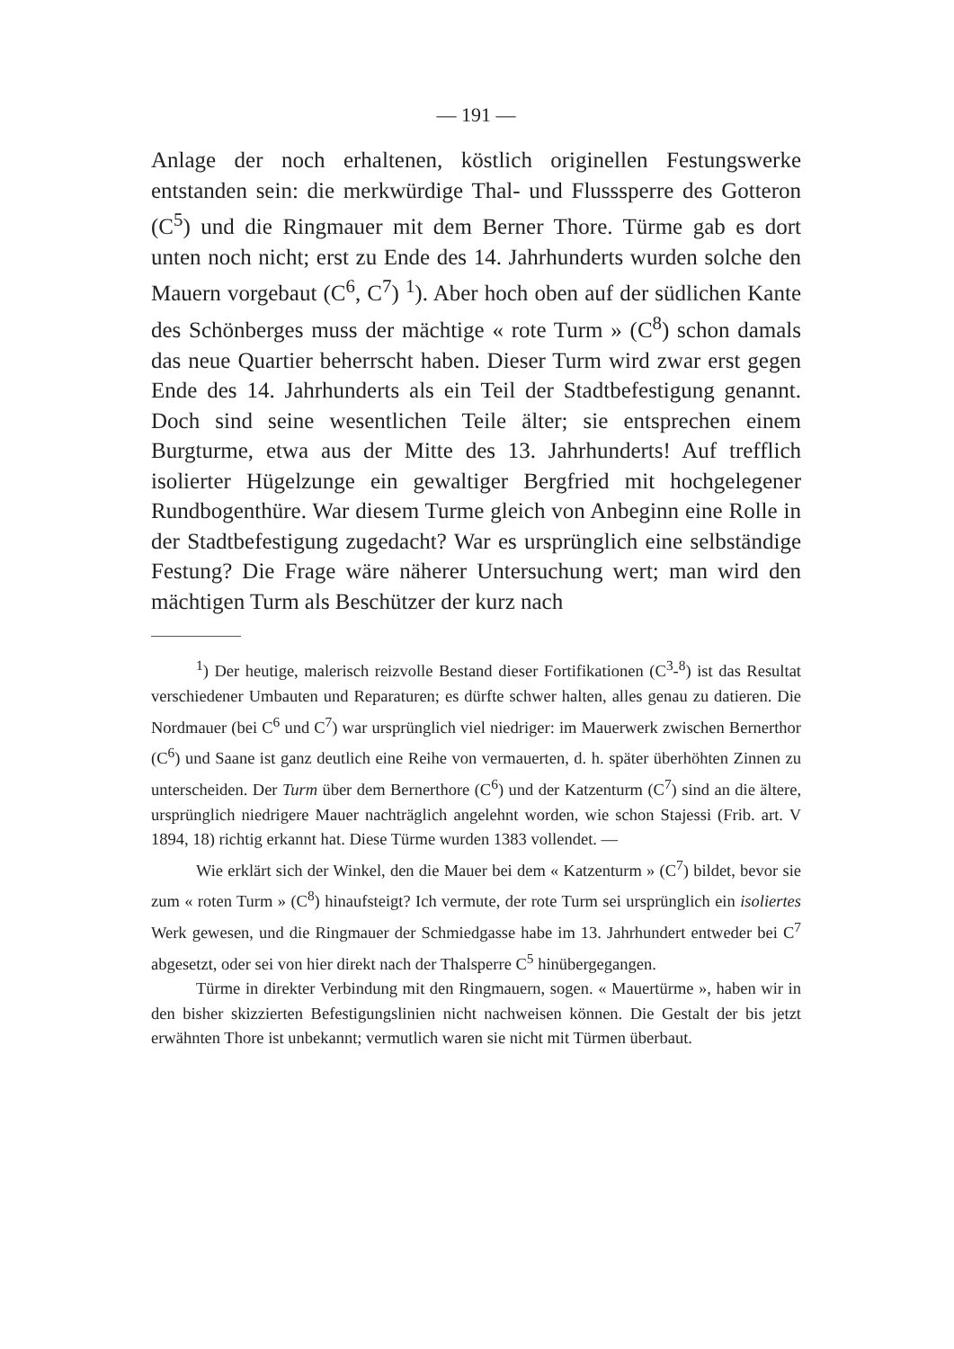— 191 —
Anlage der noch erhaltenen, köstlich originellen Festungswerke entstanden sein: die merkwürdige Thal- und Flusssperre des Gotteron (C<sup>5</sup>) und die Ringmauer mit dem Berner Thore. Türme gab es dort unten noch nicht; erst zu Ende des 14. Jahrhunderts wurden solche den Mauern vorgebaut (C<sup>6</sup>, C<sup>7</sup>) <sup>1</sup>). Aber hoch oben auf der südlichen Kante des Schönberges muss der mächtige « rote Turm » (C<sup>8</sup>) schon damals das neue Quartier beherrscht haben. Dieser Turm wird zwar erst gegen Ende des 14. Jahrhunderts als ein Teil der Stadtbefestigung genannt. Doch sind seine wesentlichen Teile älter; sie entsprechen einem Burgturme, etwa aus der Mitte des 13. Jahrhunderts! Auf trefflich isolierter Hügelzunge ein gewaltiger Bergfried mit hochgelegener Rundbogenthüre. War diesem Turme gleich von Anbeginn eine Rolle in der Stadtbefestigung zugedacht? War es ursprünglich eine selbständige Festung? Die Frage wäre näherer Untersuchung wert; man wird den mächtigen Turm als Beschützer der kurz nach
<sup>1</sup>) Der heutige, malerisch reizvolle Bestand dieser Fortifikationen (C<sup>3</sup>-<sup>8</sup>) ist das Resultat verschiedener Umbauten und Reparaturen; es dürfte schwer halten, alles genau zu datieren. Die Nordmauer (bei C<sup>6</sup> und C<sup>7</sup>) war ursprünglich viel niedriger: im Mauerwerk zwischen Bernerthor (C<sup>6</sup>) und Saane ist ganz deutlich eine Reihe von vermauerten, d. h. später überhöhten Zinnen zu unterscheiden. Der Turm über dem Bernerthore (C<sup>6</sup>) und der Katzenturm (C<sup>7</sup>) sind an die ältere, ursprünglich niedrigere Mauer nachträglich angelehnt worden, wie schon Stajessi (Frib. art. V 1894, 18) richtig erkannt hat. Diese Türme wurden 1383 vollendet. —
Wie erklärt sich der Winkel, den die Mauer bei dem « Katzenturm » (C<sup>7</sup>) bildet, bevor sie zum « roten Turm » (C<sup>8</sup>) hinaufsteigt? Ich vermute, der rote Turm sei ursprünglich ein isoliertes Werk gewesen, und die Ringmauer der Schmiedgasse habe im 13. Jahrhundert entweder bei C<sup>7</sup> abgesetzt, oder sei von hier direkt nach der Thalsperre C<sup>5</sup> hinübergegangen.
Türme in direkter Verbindung mit den Ringmauern, sogen. « Mauertürme », haben wir in den bisher skizzierten Befestigungslinien nicht nachweisen können. Die Gestalt der bis jetzt erwähnten Thore ist unbekannt; vermutlich waren sie nicht mit Türmen überbaut.